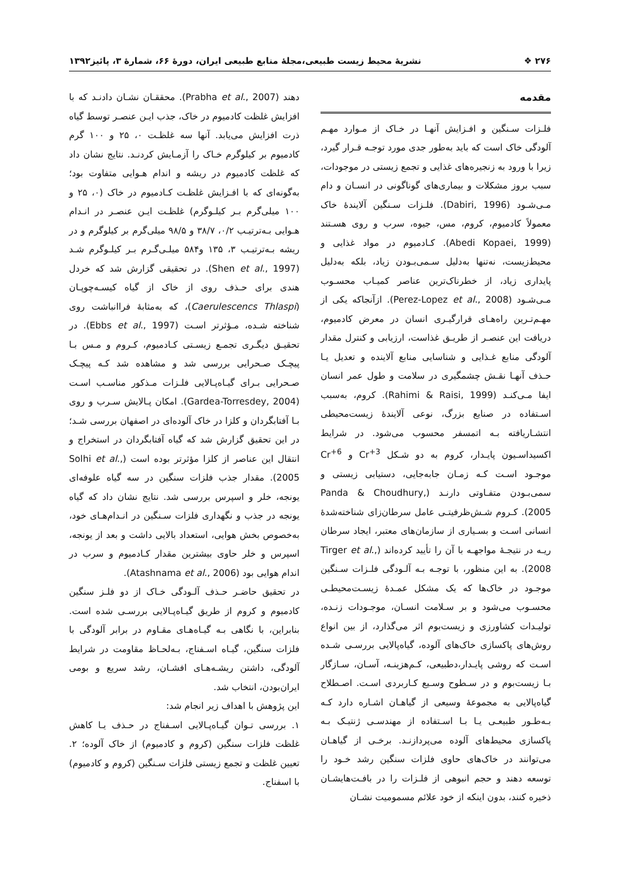۲۷۶ ❖ نشریهٔ محیط زیست طبیعی،مجلهٔ منابع طبیعی ایران، دورهٔ ۶۶، شمارهٔ ۳، پائیز۱۳۹۲
مقدمه
فلـزات سـنگین و افـزایش آنهـا در خـاک از مـوارد مهـم آلودگی خاک است که باید به‌طور جدی مورد توجـه قـرار گیرد، زیرا با ورود به زنجیره‌های غذایی و تجمع زیستی در موجودات، سبب بروز مشکلات و بیماری‌های گوناگونی در انسـان و دام مـی‌شـود (Dabiri, 1996). فلـزات سـنگین آلایندهٔ خاک معمولاً کادمیوم، کروم، مس، جیوه، سرب و روی هسـتند (Abedi Kopaei, 1999). کـادمیوم در مواد غذایی و محیط‌زیست، نه‌تنها به‌دلیل سـمی‌بـودن زیاد، بلکه به‌دلیل پایداری زیاد، از خطرناک‌ترین عناصر کمیـاب محسـوب مـی‌شـود (Perez-Lopez et al., 2008). ازآنجاکه یکی از مهـم‌تـرین راه‌هـای قرارگیـری انسان در معرض کادمیوم، دریافت این عنصـر از طریـق غذاست، ارزیابی و کنترل مقدار آلودگی منابع غـذایی و شناسایی منابع آلاینده و تعدیل یـا حـذف آنهـا نقـش چشمگیری در سلامت و طول عمر انسان ایفا مـی‌کنـد (Rahimi & Raisi, 1999). کروم، به‌سبب اسـتفاده در صنایع بزرگ، نوعی آلایندهٔ زیست‌محیطی انتشـاریافته بـه اتمسفر محسوب می‌شود. در شرایط اکسیداسـیون پایـدار، کروم به دو شـکل Cr<sup>+3</sup> و Cr<sup>+6</sup> موجـود اسـت کـه زمـان جابه‌جایی، دستیابی زیستی و سمی‌بـودن متفـاوتی دارنـد (Panda & Choudhury, 2005). کـروم شـش‌ظرفیتـی عامل سرطان‌زای شناخته‌شدهٔ انسانی اسـت و بسـیاری از سازمان‌های معتبر، ایجاد سرطان ریـه در نتیجـهٔ مواجهـه با آن را تأیید کرده‌اند (Tirger et al., 2008). به این منظور، با توجـه بـه آلـودگی فلـزات سـنگین موجـود در خاک‌ها که یک مشکل عمـدهٔ زیسـت‌محیطـی محسـوب می‌شود و بر سـلامت انسـان، موجـودات زنـده، تولیـدات کشاورزی و زیست‌بوم اثر می‌گذارد، از بین انواع روش‌های پاکسازی خاک‌های آلوده، گیاه‌پالایی بررسـی شـده اسـت که روشی پایـدار،دطبیعی، کـم‌هزینـه، آسـان، سـازگار بـا زیست‌بوم و در سـطوح وسـیع کـاربردی اسـت. اصـطلاح گیاه‌پالایی به مجموعهٔ وسیعی از گیاهـان اشـاره دارد کـه بـه‌طـور طبیعـی یـا بـا اسـتفاده از مهندسـی ژنتیـک بـه پاکسازی محیط‌های آلوده می‌پردازنـد. برخـی از گیاهـان می‌توانند در خاک‌های حاوی فلزات سنگین رشد خـود را توسعه دهند و حجم انبوهی از فلـزات را در بافـت‌هایشـان ذخیره کنند، بدون اینکه از خود علائم مسمومیت نشـان
دهند (Prabha et al., 2007). محققـان نشـان دادنـد که با افزایش غلظت کادمیوم در خاک، جذب ایـن عنصـر توسط گیاه ذرت افزایش می‌یابد. آنها سه غلظـت ۰، ۲۵ و ۱۰۰ گرم کادمیوم بر کیلوگرم خـاک را آزمـایش کردنـد. نتایج نشان داد که غلظت کادمیوم در ریشه و اندام هـوایی متفاوت بود؛ به‌گونه‌ای که با افـزایش غلظـت کـادمیوم در خاک (۰، ۲۵ و ۱۰۰ میلی‌گرم بـر کیلـوگرم) غلظـت ایـن عنصـر در انـدام هـوایی بـه‌ترتیـب ۰/۲، ۳۸/۷ و ۹۸/۵ میلی‌گرم بر کیلوگرم و در ریشه بـه‌ترتیـب ۳، ۱۳۵ و۵۸۴ میلـی‌گـرم بـر کیلـوگرم شـد (Shen et al., 1997). در تحقیقی گزارش شد که خردل هندی برای حـذف روی از خاک از گیاه کیسـه‌چوپـان (Caerulescencs Thlaspi)، که به‌مثابهٔ فراانباشت روی شناخته شـده، مـؤثرتر اسـت (Ebbs et al., 1997). در تحقیـق دیگـری تجمـع زیسـتی کـادمیوم، کـروم و مـس بـا پیچـک صـحرایی بررسی شد و مشاهده شد کـه پیچـک صـحرایی بـرای گیـاه‌پـالایی فلـزات مـذکور مناسـب اسـت (Gardea-Torresdey, 2004). امکان پـالایش سـرب و روی بـا آفتابگردان و کلزا در خاک آلوده‌ای در اصفهان بررسی شـد؛ در این تحقیق گزارش شد که گیاه آفتابگردان در استخراج و انتقال این عناصر از کلزا مؤثرتر بوده است (Solhi et al., 2005). مقدار جذب فلزات سنگین در سه گیاه علوفه‌ای یونجه، خلر و اسپرس بررسی شد. نتایج نشان داد که گیاه یونجه در جذب و نگهداری فلزات سـنگین در انـدام‌هـای خود، به‌خصوص بخش هوایی، استعداد بالایی داشت و بعد از یونجه، اسپرس و خلر حاوی بیشترین مقدار کـادمیوم و سرب در اندام هوایی بود (Atashnama et al., 2006).
در تحقیق حاضـر حـذف آلـودگی خـاک از دو فلـز سنگین کادمیوم و کروم از طریق گیـاه‌پـالایی بررسـی شده است. بنابراین، با نگاهی بـه گیـاه‌هـای مقـاوم در برابر آلودگی با فلزات سنگین، گیـاه اسـفناج، بـه‌لحـاظ مقاومت در شرایط آلودگی، داشتن ریشـه‌هـای افشـان، رشد سریع و بومی ایران‌بودن، انتخاب شد.
این پژوهش با اهداف زیر انجام شد:
۱. بررسی تـوان گیـاه‌پـالایی اسـفناج در حـذف یـا کاهش غلظت فلزات سنگین (کروم و کادمیوم) از خاک آلوده؛ ۲. تعیین غلظت و تجمع زیستی فلزات سـنگین (کروم و کادمیوم) با اسفناج.